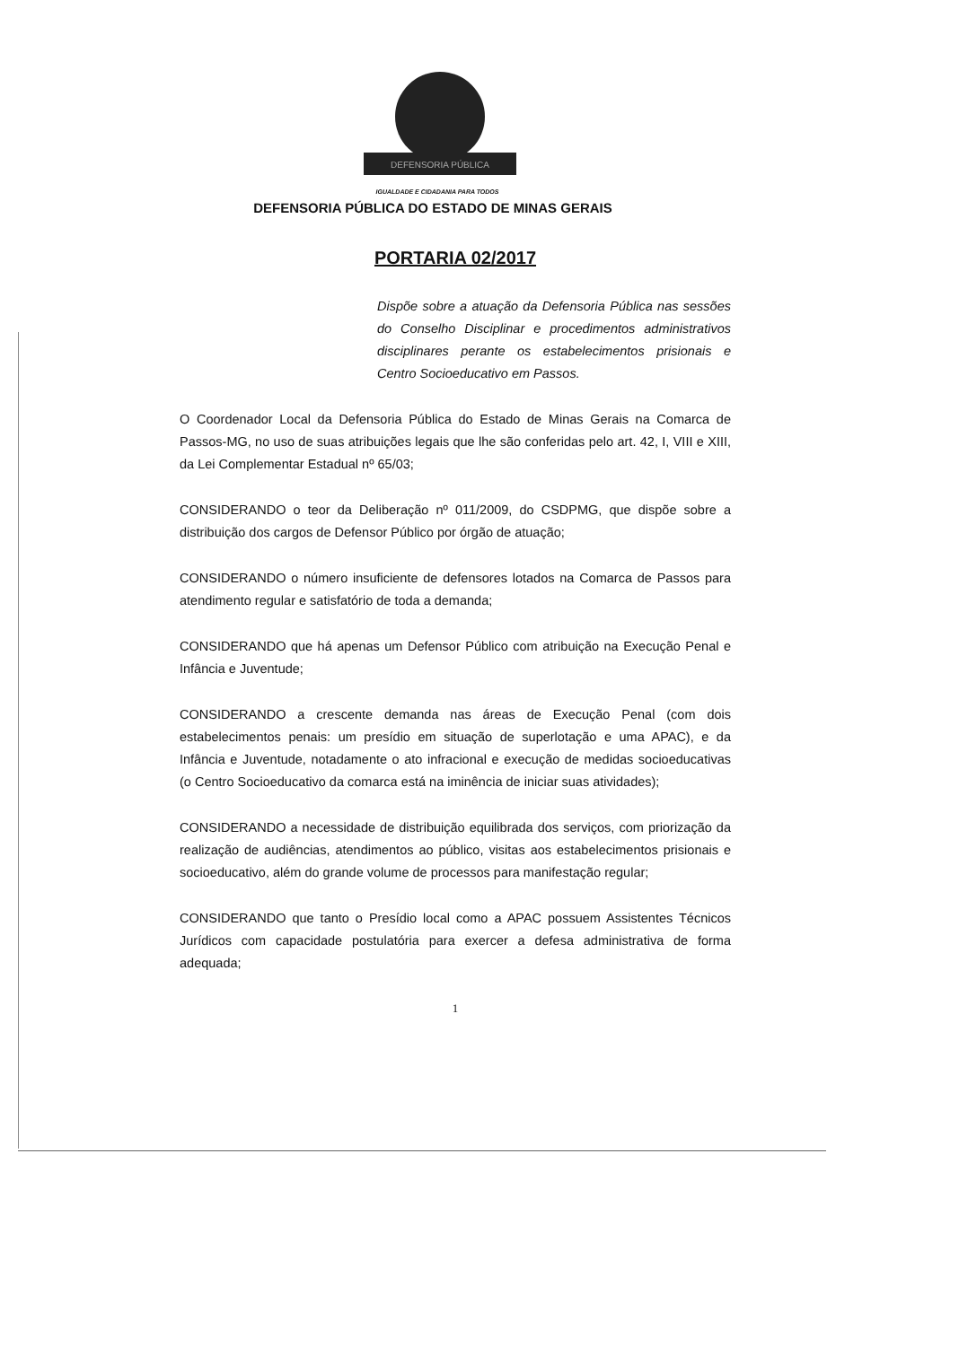DEFENSORIA PÚBLICA
IGUALDADE E CIDADANIA PARA TODOS
DEFENSORIA PÚBLICA DO ESTADO DE MINAS GERAIS
PORTARIA 02/2017
Dispõe sobre a atuação da Defensoria Pública nas sessões do Conselho Disciplinar e procedimentos administrativos disciplinares perante os estabelecimentos prisionais e Centro Socioeducativo em Passos.
O Coordenador Local da Defensoria Pública do Estado de Minas Gerais na Comarca de Passos-MG, no uso de suas atribuições legais que lhe são conferidas pelo art. 42, I, VIII e XIII, da Lei Complementar Estadual nº 65/03;
CONSIDERANDO o teor da Deliberação nº 011/2009, do CSDPMG, que dispõe sobre a distribuição dos cargos de Defensor Público por órgão de atuação;
CONSIDERANDO o número insuficiente de defensores lotados na Comarca de Passos para atendimento regular e satisfatório de toda a demanda;
CONSIDERANDO que há apenas um Defensor Público com atribuição na Execução Penal e Infância e Juventude;
CONSIDERANDO a crescente demanda nas áreas de Execução Penal (com dois estabelecimentos penais: um presídio em situação de superlotação e uma APAC), e da Infância e Juventude, notadamente o ato infracional e execução de medidas socioeducativas (o Centro Socioeducativo da comarca está na iminência de iniciar suas atividades);
CONSIDERANDO a necessidade de distribuição equilibrada dos serviços, com priorização da realização de audiências, atendimentos ao público, visitas aos estabelecimentos prisionais e socioeducativo, além do grande volume de processos para manifestação regular;
CONSIDERANDO que tanto o Presídio local como a APAC possuem Assistentes Técnicos Jurídicos com capacidade postulatória para exercer a defesa administrativa de forma adequada;
1